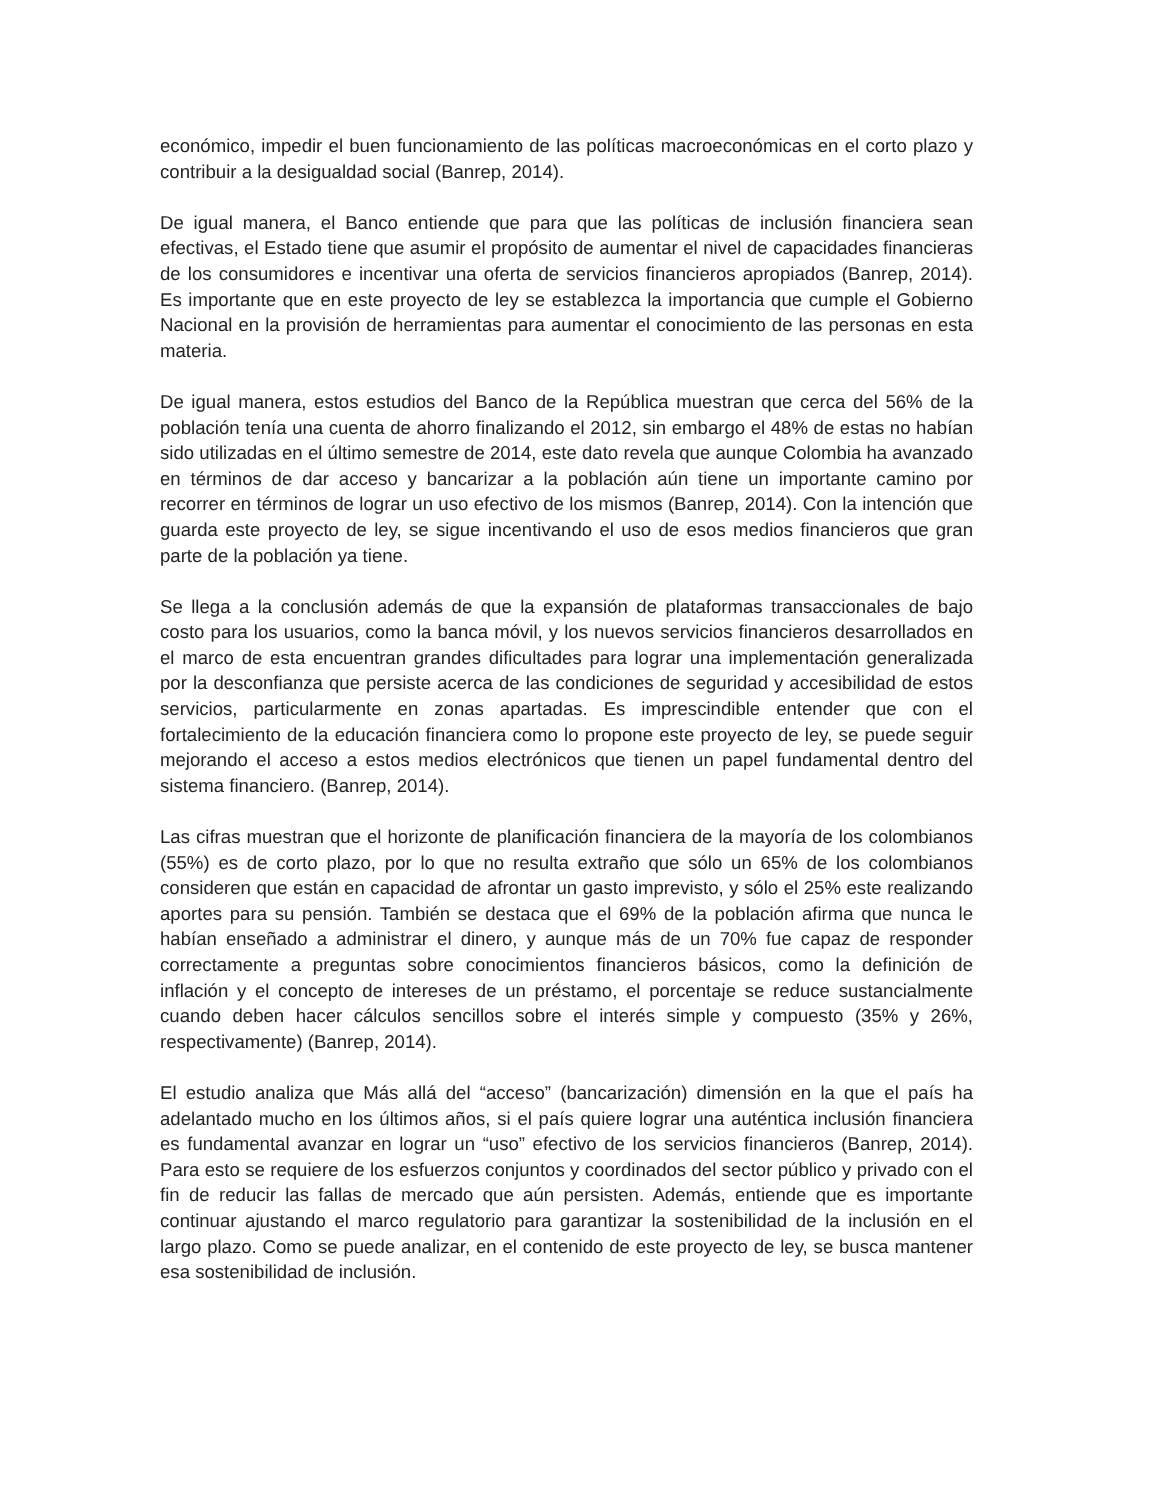económico, impedir el buen funcionamiento de las políticas macroeconómicas en el corto plazo y contribuir a la desigualdad social (Banrep, 2014).
De igual manera, el Banco entiende que para que las políticas de inclusión financiera sean efectivas, el Estado tiene que asumir el propósito de aumentar el nivel de capacidades financieras de los consumidores e incentivar una oferta de servicios financieros apropiados (Banrep, 2014). Es importante que en este proyecto de ley se establezca la importancia que cumple el Gobierno Nacional en la provisión de herramientas para aumentar el conocimiento de las personas en esta materia.
De igual manera, estos estudios del Banco de la República muestran que cerca del 56% de la población tenía una cuenta de ahorro finalizando el 2012, sin embargo el 48% de estas no habían sido utilizadas en el último semestre de 2014, este dato revela que aunque Colombia ha avanzado en términos de dar acceso y bancarizar a la población aún tiene un importante camino por recorrer en términos de lograr un uso efectivo de los mismos (Banrep, 2014). Con la intención que guarda este proyecto de ley, se sigue incentivando el uso de esos medios financieros que gran parte de la población ya tiene.
Se llega a la conclusión además de que la expansión de plataformas transaccionales de bajo costo para los usuarios, como la banca móvil, y los nuevos servicios financieros desarrollados en el marco de esta encuentran grandes dificultades para lograr una implementación generalizada por la desconfianza que persiste acerca de las condiciones de seguridad y accesibilidad de estos servicios, particularmente en zonas apartadas. Es imprescindible entender que con el fortalecimiento de la educación financiera como lo propone este proyecto de ley, se puede seguir mejorando el acceso a estos medios electrónicos que tienen un papel fundamental dentro del sistema financiero. (Banrep, 2014).
Las cifras muestran que el horizonte de planificación financiera de la mayoría de los colombianos (55%) es de corto plazo, por lo que no resulta extraño que sólo un 65% de los colombianos consideren que están en capacidad de afrontar un gasto imprevisto, y sólo el 25% este realizando aportes para su pensión. También se destaca que el 69% de la población afirma que nunca le habían enseñado a administrar el dinero, y aunque más de un 70% fue capaz de responder correctamente a preguntas sobre conocimientos financieros básicos, como la definición de inflación y el concepto de intereses de un préstamo, el porcentaje se reduce sustancialmente cuando deben hacer cálculos sencillos sobre el interés simple y compuesto (35% y 26%, respectivamente) (Banrep, 2014).
El estudio analiza que Más allá del “acceso” (bancarización) dimensión en la que el país ha adelantado mucho en los últimos años, si el país quiere lograr una auténtica inclusión financiera es fundamental avanzar en lograr un “uso” efectivo de los servicios financieros (Banrep, 2014). Para esto se requiere de los esfuerzos conjuntos y coordinados del sector público y privado con el fin de reducir las fallas de mercado que aún persisten. Además, entiende que es importante continuar ajustando el marco regulatorio para garantizar la sostenibilidad de la inclusión en el largo plazo. Como se puede analizar, en el contenido de este proyecto de ley, se busca mantener esa sostenibilidad de inclusión.